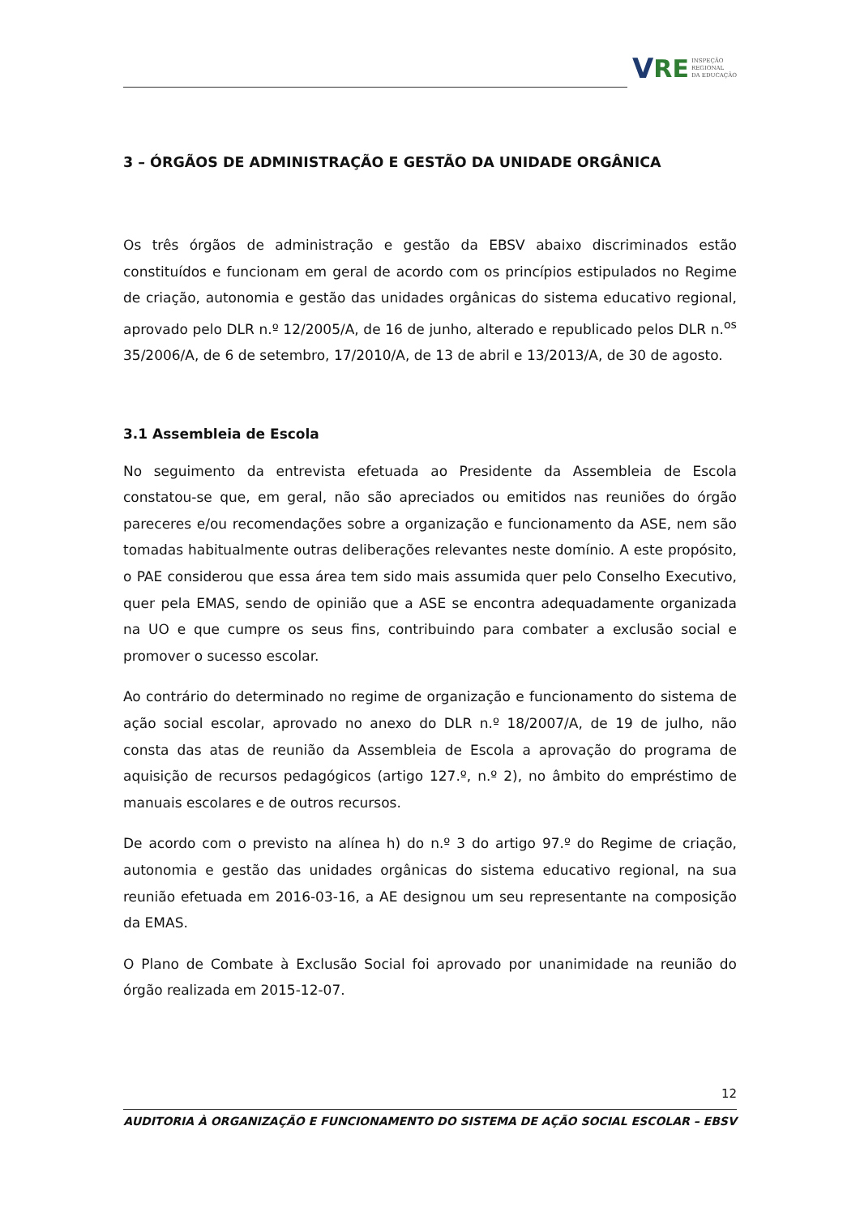V RE INSPEÇÃO
REGIONAL
DA EDUCAÇÃO
3 – ÓRGÃOS DE ADMINISTRAÇÃO E GESTÃO DA UNIDADE ORGÂNICA
Os três órgãos de administração e gestão da EBSV abaixo discriminados estão constituídos e funcionam em geral de acordo com os princípios estipulados no Regime de criação, autonomia e gestão das unidades orgânicas do sistema educativo regional, aprovado pelo DLR n.º 12/2005/A, de 16 de junho, alterado e republicado pelos DLR n.<sup>os</sup> 35/2006/A, de 6 de setembro, 17/2010/A, de 13 de abril e 13/2013/A, de 30 de agosto.
3.1 Assembleia de Escola
No seguimento da entrevista efetuada ao Presidente da Assembleia de Escola constatou-se que, em geral, não são apreciados ou emitidos nas reuniões do órgão pareceres e/ou recomendações sobre a organização e funcionamento da ASE, nem são tomadas habitualmente outras deliberações relevantes neste domínio. A este propósito, o PAE considerou que essa área tem sido mais assumida quer pelo Conselho Executivo, quer pela EMAS, sendo de opinião que a ASE se encontra adequadamente organizada na UO e que cumpre os seus fins, contribuindo para combater a exclusão social e promover o sucesso escolar.
Ao contrário do determinado no regime de organização e funcionamento do sistema de ação social escolar, aprovado no anexo do DLR n.º 18/2007/A, de 19 de julho, não consta das atas de reunião da Assembleia de Escola a aprovação do programa de aquisição de recursos pedagógicos (artigo 127.º, n.º 2), no âmbito do empréstimo de manuais escolares e de outros recursos.
De acordo com o previsto na alínea h) do n.º 3 do artigo 97.º do Regime de criação, autonomia e gestão das unidades orgânicas do sistema educativo regional, na sua reunião efetuada em 2016-03-16, a AE designou um seu representante na composição da EMAS.
O Plano de Combate à Exclusão Social foi aprovado por unanimidade na reunião do órgão realizada em 2015-12-07.
12
AUDITORIA À ORGANIZAÇÃO E FUNCIONAMENTO DO SISTEMA DE AÇÃO SOCIAL ESCOLAR – EBSV